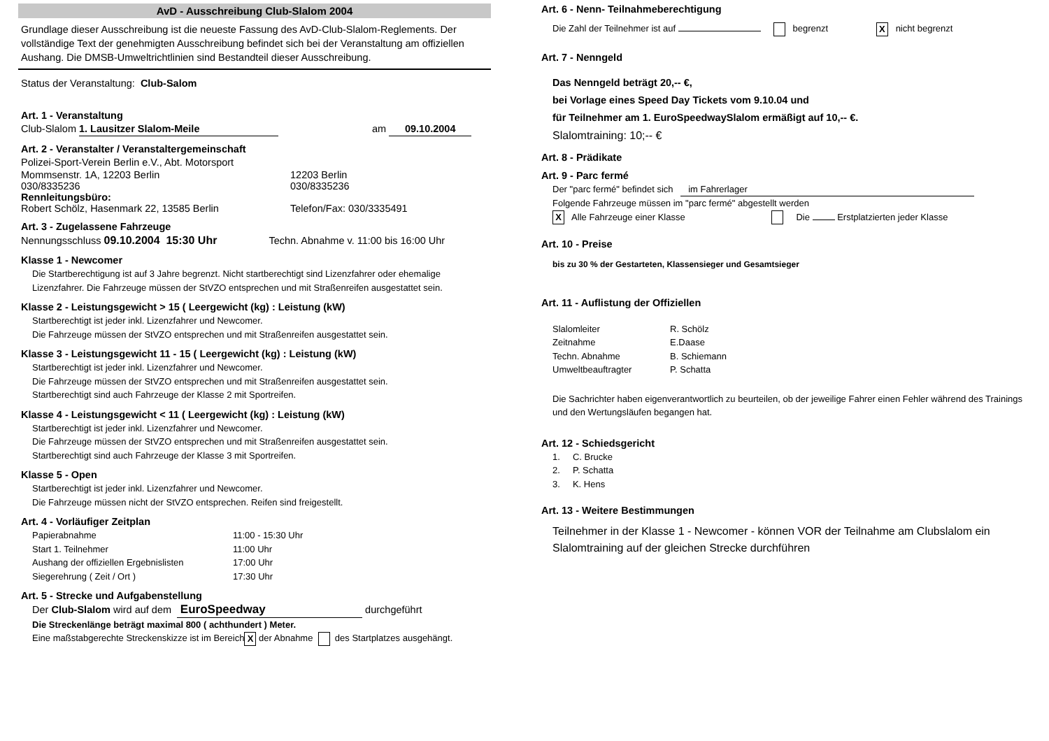AvD - Ausschreibung Club-Slalom 2004
Grundlage dieser Ausschreibung ist die neueste Fassung des AvD-Club-Slalom-Reglements. Der vollständige Text der genehmigten Ausschreibung befindet sich bei der Veranstaltung am offiziellen Aushang. Die DMSB-Umweltrichtlinien sind Bestandteil dieser Ausschreibung.
Status der Veranstaltung: Club-Salom
Art. 1 - Veranstaltung
Club-Slalom 1. Lausitzer Slalom-Meile am 09.10.2004
Art. 2 - Veranstalter / Veranstaltergemeinschaft
Polizei-Sport-Verein Berlin e.V., Abt. Motorsport
Mommsenstr. 1A, 12203 Berlin
030/8335236
Rennleitungsbüro:
Robert Schölz, Hasenmark 22, 13585 Berlin 12203 Berlin
030/8335236
Telefon/Fax: 030/3335491
Art. 3 - Zugelassene Fahrzeuge
Nennungsschluss 09.10.2004 15:30 Uhr Techn. Abnahme v. 11:00 bis 16:00 Uhr
Klasse 1 - Newcomer
Die Startberechtigung ist auf 3 Jahre begrenzt. Nicht startberechtigt sind Lizenzfahrer oder ehemalige Lizenzfahrer. Die Fahrzeuge müssen der StVZO entsprechen und mit Straßenreifen ausgestattet sein.
Klasse 2 - Leistungsgewicht > 15 ( Leergewicht (kg) : Leistung (kW)
Startberechtigt ist jeder inkl. Lizenzfahrer und Newcomer.
Die Fahrzeuge müssen der StVZO entsprechen und mit Straßenreifen ausgestattet sein.
Klasse 3 - Leistungsgewicht 11 - 15 ( Leergewicht (kg) : Leistung (kW)
Startberechtigt ist jeder inkl. Lizenzfahrer und Newcomer.
Die Fahrzeuge müssen der StVZO entsprechen und mit Straßenreifen ausgestattet sein.
Startberechtigt sind auch Fahrzeuge der Klasse 2 mit Sportreifen.
Klasse 4 - Leistungsgewicht < 11 ( Leergewicht (kg) : Leistung (kW)
Startberechtigt ist jeder inkl. Lizenzfahrer und Newcomer.
Die Fahrzeuge müssen der StVZO entsprechen und mit Straßenreifen ausgestattet sein.
Startberechtigt sind auch Fahrzeuge der Klasse 3 mit Sportreifen.
Klasse 5 - Open
Startberechtigt ist jeder inkl. Lizenzfahrer und Newcomer.
Die Fahrzeuge müssen nicht der StVZO entsprechen. Reifen sind freigestellt.
Art. 4 - Vorläufiger Zeitplan
Papierabnahme
Start 1. Teilnehmer
Aushang der offiziellen Ergebnislisten
Siegerehrung ( Zeit / Ort ) 11:00 - 15:30 Uhr
11:00 Uhr
17:00 Uhr
17:30 Uhr
Art. 5 - Strecke und Aufgabenstellung
Der Club-Slalom wird auf dem EuroSpeedway durchgeführt
Die Streckenlänge beträgt maximal 800 ( achthundert ) Meter.
Eine maßstabgerechte Streckenskizze ist im Bereich X der Abnahme des Startplatzes ausgehängt.
Art. 6 - Nenn- Teilnahmeberechtigung
Die Zahl der Teilnehmer ist auf begrenzt X nicht begrenzt
Art. 7 - Nenngeld
Das Nenngeld beträgt 20,-- €,
bei Vorlage eines Speed Day Tickets vom 9.10.04 und
für Teilnehmer am 1. EuroSpeedwaySlalom ermäßigt auf 10,-- €.
Slalomtraining: 10;-- €
Art. 8 - Prädikate
Art. 9 - Parc fermé
Der "parc fermé" befindet sich im Fahrerlager
Folgende Fahrzeuge müssen im "parc fermé" abgestellt werden
X Alle Fahrzeuge einer Klasse Die Erstplatzierten jeder Klasse
Art. 10 - Preise
bis zu 30 % der Gestarteten, Klassensieger und Gesamtsieger
Art. 11 - Auflistung der Offiziellen
Slalomleiter
Zeitnahme
Techn. Abnahme
Umweltbeauftragter R. Schölz
E.Daase
B. Schiemann
P. Schatta
Die Sachrichter haben eigenverantwortlich zu beurteilen, ob der jeweilige Fahrer einen Fehler während des Trainings und den Wertungsläufen begangen hat.
Art. 12 - Schiedsgericht
1. C. Brucke
2. P. Schatta
3. K. Hens
Art. 13 - Weitere Bestimmungen
Teilnehmer in der Klasse 1 - Newcomer - können VOR der Teilnahme am Clubslalom ein Slalomtraining auf der gleichen Strecke durchführen